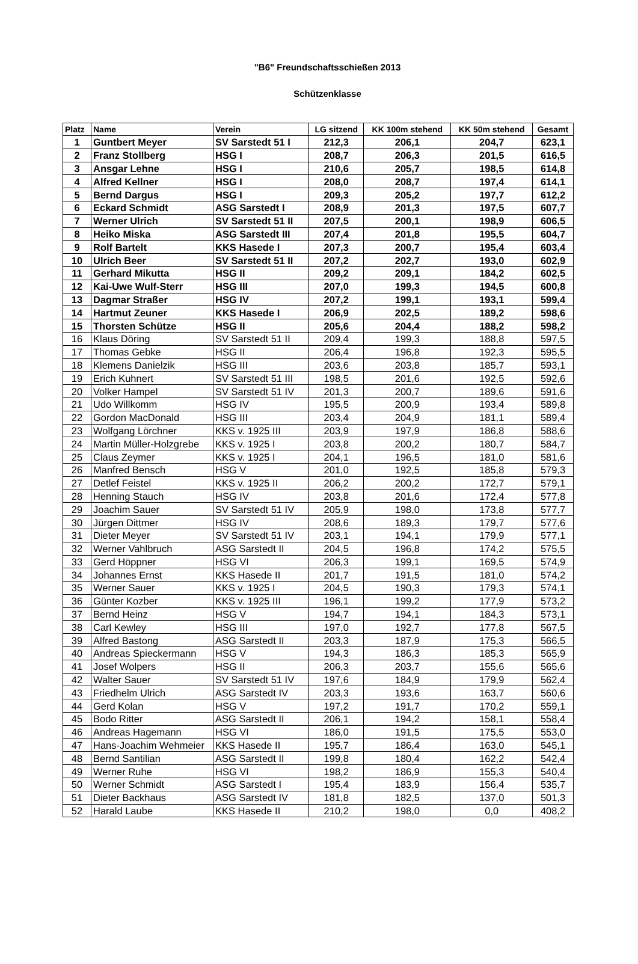"B6" Freundschaftsschießen 2013
Schützenklasse
| Platz | Name | Verein | LG sitzend | KK 100m stehend | KK 50m stehend | Gesamt |
| --- | --- | --- | --- | --- | --- | --- |
| 1 | Guntbert Meyer | SV Sarstedt 51 I | 212,3 | 206,1 | 204,7 | 623,1 |
| 2 | Franz Stollberg | HSG I | 208,7 | 206,3 | 201,5 | 616,5 |
| 3 | Ansgar Lehne | HSG I | 210,6 | 205,7 | 198,5 | 614,8 |
| 4 | Alfred Kellner | HSG I | 208,0 | 208,7 | 197,4 | 614,1 |
| 5 | Bernd Dargus | HSG I | 209,3 | 205,2 | 197,7 | 612,2 |
| 6 | Eckard Schmidt | ASG Sarstedt I | 208,9 | 201,3 | 197,5 | 607,7 |
| 7 | Werner Ulrich | SV Sarstedt 51 II | 207,5 | 200,1 | 198,9 | 606,5 |
| 8 | Heiko Miska | ASG Sarstedt III | 207,4 | 201,8 | 195,5 | 604,7 |
| 9 | Rolf Bartelt | KKS Hasede I | 207,3 | 200,7 | 195,4 | 603,4 |
| 10 | Ulrich Beer | SV Sarstedt 51 II | 207,2 | 202,7 | 193,0 | 602,9 |
| 11 | Gerhard Mikutta | HSG II | 209,2 | 209,1 | 184,2 | 602,5 |
| 12 | Kai-Uwe Wulf-Sterr | HSG III | 207,0 | 199,3 | 194,5 | 600,8 |
| 13 | Dagmar Straßer | HSG IV | 207,2 | 199,1 | 193,1 | 599,4 |
| 14 | Hartmut Zeuner | KKS Hasede I | 206,9 | 202,5 | 189,2 | 598,6 |
| 15 | Thorsten Schütze | HSG II | 205,6 | 204,4 | 188,2 | 598,2 |
| 16 | Klaus Döring | SV Sarstedt 51 II | 209,4 | 199,3 | 188,8 | 597,5 |
| 17 | Thomas Gebke | HSG II | 206,4 | 196,8 | 192,3 | 595,5 |
| 18 | Klemens Danielzik | HSG III | 203,6 | 203,8 | 185,7 | 593,1 |
| 19 | Erich Kuhnert | SV Sarstedt 51 III | 198,5 | 201,6 | 192,5 | 592,6 |
| 20 | Volker Hampel | SV Sarstedt 51 IV | 201,3 | 200,7 | 189,6 | 591,6 |
| 21 | Udo Willkomm | HSG IV | 195,5 | 200,9 | 193,4 | 589,8 |
| 22 | Gordon MacDonald | HSG III | 203,4 | 204,9 | 181,1 | 589,4 |
| 23 | Wolfgang Lörchner | KKS v. 1925 III | 203,9 | 197,9 | 186,8 | 588,6 |
| 24 | Martin Müller-Holzgrebe | KKS v. 1925 I | 203,8 | 200,2 | 180,7 | 584,7 |
| 25 | Claus Zeymer | KKS v. 1925 I | 204,1 | 196,5 | 181,0 | 581,6 |
| 26 | Manfred Bensch | HSG V | 201,0 | 192,5 | 185,8 | 579,3 |
| 27 | Detlef Feistel | KKS v. 1925 II | 206,2 | 200,2 | 172,7 | 579,1 |
| 28 | Henning Stauch | HSG IV | 203,8 | 201,6 | 172,4 | 577,8 |
| 29 | Joachim Sauer | SV Sarstedt 51 IV | 205,9 | 198,0 | 173,8 | 577,7 |
| 30 | Jürgen Dittmer | HSG IV | 208,6 | 189,3 | 179,7 | 577,6 |
| 31 | Dieter Meyer | SV Sarstedt 51 IV | 203,1 | 194,1 | 179,9 | 577,1 |
| 32 | Werner Vahlbruch | ASG Sarstedt II | 204,5 | 196,8 | 174,2 | 575,5 |
| 33 | Gerd Höppner | HSG VI | 206,3 | 199,1 | 169,5 | 574,9 |
| 34 | Johannes Ernst | KKS Hasede II | 201,7 | 191,5 | 181,0 | 574,2 |
| 35 | Werner Sauer | KKS v. 1925 I | 204,5 | 190,3 | 179,3 | 574,1 |
| 36 | Günter Kozber | KKS v. 1925 III | 196,1 | 199,2 | 177,9 | 573,2 |
| 37 | Bernd Heinz | HSG V | 194,7 | 194,1 | 184,3 | 573,1 |
| 38 | Carl Kewley | HSG III | 197,0 | 192,7 | 177,8 | 567,5 |
| 39 | Alfred Bastong | ASG Sarstedt II | 203,3 | 187,9 | 175,3 | 566,5 |
| 40 | Andreas Spieckermann | HSG V | 194,3 | 186,3 | 185,3 | 565,9 |
| 41 | Josef Wolpers | HSG II | 206,3 | 203,7 | 155,6 | 565,6 |
| 42 | Walter Sauer | SV Sarstedt 51 IV | 197,6 | 184,9 | 179,9 | 562,4 |
| 43 | Friedhelm Ulrich | ASG Sarstedt IV | 203,3 | 193,6 | 163,7 | 560,6 |
| 44 | Gerd Kolan | HSG V | 197,2 | 191,7 | 170,2 | 559,1 |
| 45 | Bodo Ritter | ASG Sarstedt II | 206,1 | 194,2 | 158,1 | 558,4 |
| 46 | Andreas Hagemann | HSG VI | 186,0 | 191,5 | 175,5 | 553,0 |
| 47 | Hans-Joachim Wehmeier | KKS Hasede II | 195,7 | 186,4 | 163,0 | 545,1 |
| 48 | Bernd Santilian | ASG Sarstedt II | 199,8 | 180,4 | 162,2 | 542,4 |
| 49 | Werner Ruhe | HSG VI | 198,2 | 186,9 | 155,3 | 540,4 |
| 50 | Werner Schmidt | ASG Sarstedt I | 195,4 | 183,9 | 156,4 | 535,7 |
| 51 | Dieter Backhaus | ASG Sarstedt IV | 181,8 | 182,5 | 137,0 | 501,3 |
| 52 | Harald Laube | KKS Hasede II | 210,2 | 198,0 | 0,0 | 408,2 |